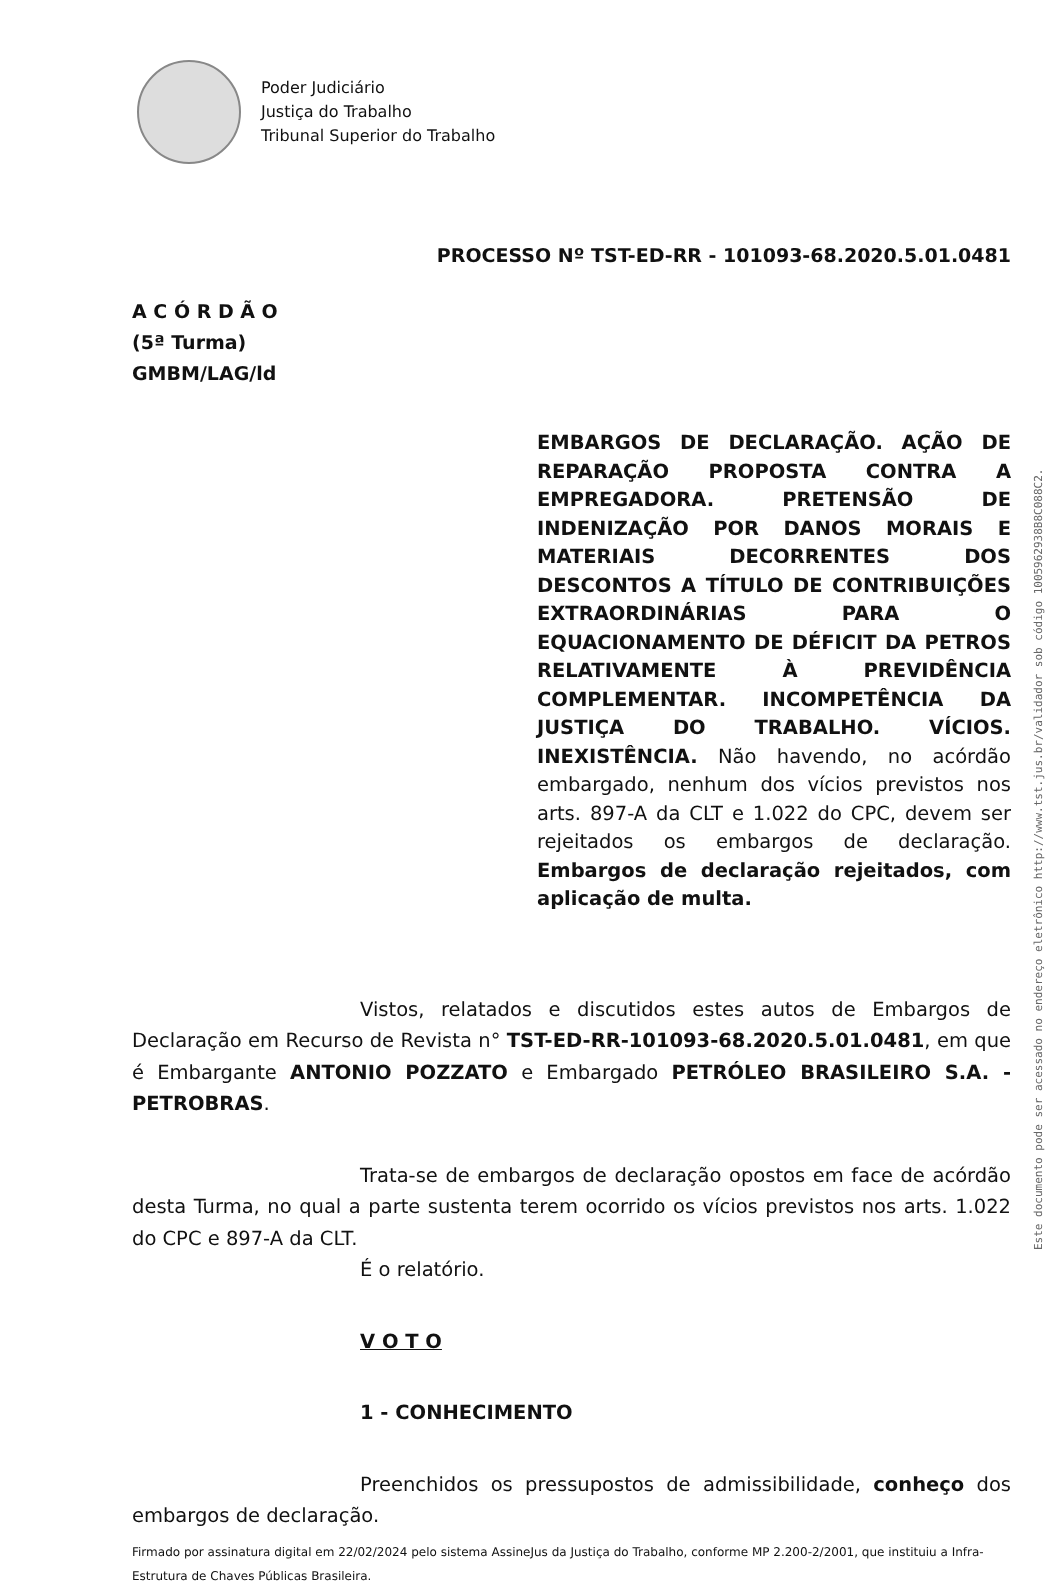Poder Judiciário
Justiça do Trabalho
Tribunal Superior do Trabalho
PROCESSO Nº TST-ED-RR - 101093-68.2020.5.01.0481
A C Ó R D Ã O
(5ª Turma)
GMBM/LAG/ld
EMBARGOS DE DECLARAÇÃO. AÇÃO DE REPARAÇÃO PROPOSTA CONTRA A EMPREGADORA. PRETENSÃO DE INDENIZAÇÃO POR DANOS MORAIS E MATERIAIS DECORRENTES DOS DESCONTOS A TÍTULO DE CONTRIBUIÇÕES EXTRAORDINÁRIAS PARA O EQUACIONAMENTO DE DÉFICIT DA PETROS RELATIVAMENTE À PREVIDÊNCIA COMPLEMENTAR. INCOMPETÊNCIA DA JUSTIÇA DO TRABALHO. VÍCIOS. INEXISTÊNCIA. Não havendo, no acórdão embargado, nenhum dos vícios previstos nos arts. 897-A da CLT e 1.022 do CPC, devem ser rejeitados os embargos de declaração. Embargos de declaração rejeitados, com aplicação de multa.
Vistos, relatados e discutidos estes autos de Embargos de Declaração em Recurso de Revista n° TST-ED-RR-101093-68.2020.5.01.0481, em que é Embargante ANTONIO POZZATO e Embargado PETRÓLEO BRASILEIRO S.A. - PETROBRAS.
Trata-se de embargos de declaração opostos em face de acórdão desta Turma, no qual a parte sustenta terem ocorrido os vícios previstos nos arts. 1.022 do CPC e 897-A da CLT.
É o relatório.
V O T O
1 - CONHECIMENTO
Preenchidos os pressupostos de admissibilidade, conheço dos embargos de declaração.
Firmado por assinatura digital em 22/02/2024 pelo sistema AssineJus da Justiça do Trabalho, conforme MP 2.200-2/2001, que instituiu a Infra-Estrutura de Chaves Públicas Brasileira.
Este documento pode ser acessado no endereço eletrônico http://www.tst.jus.br/validador sob código 1005962938B8C088C2.